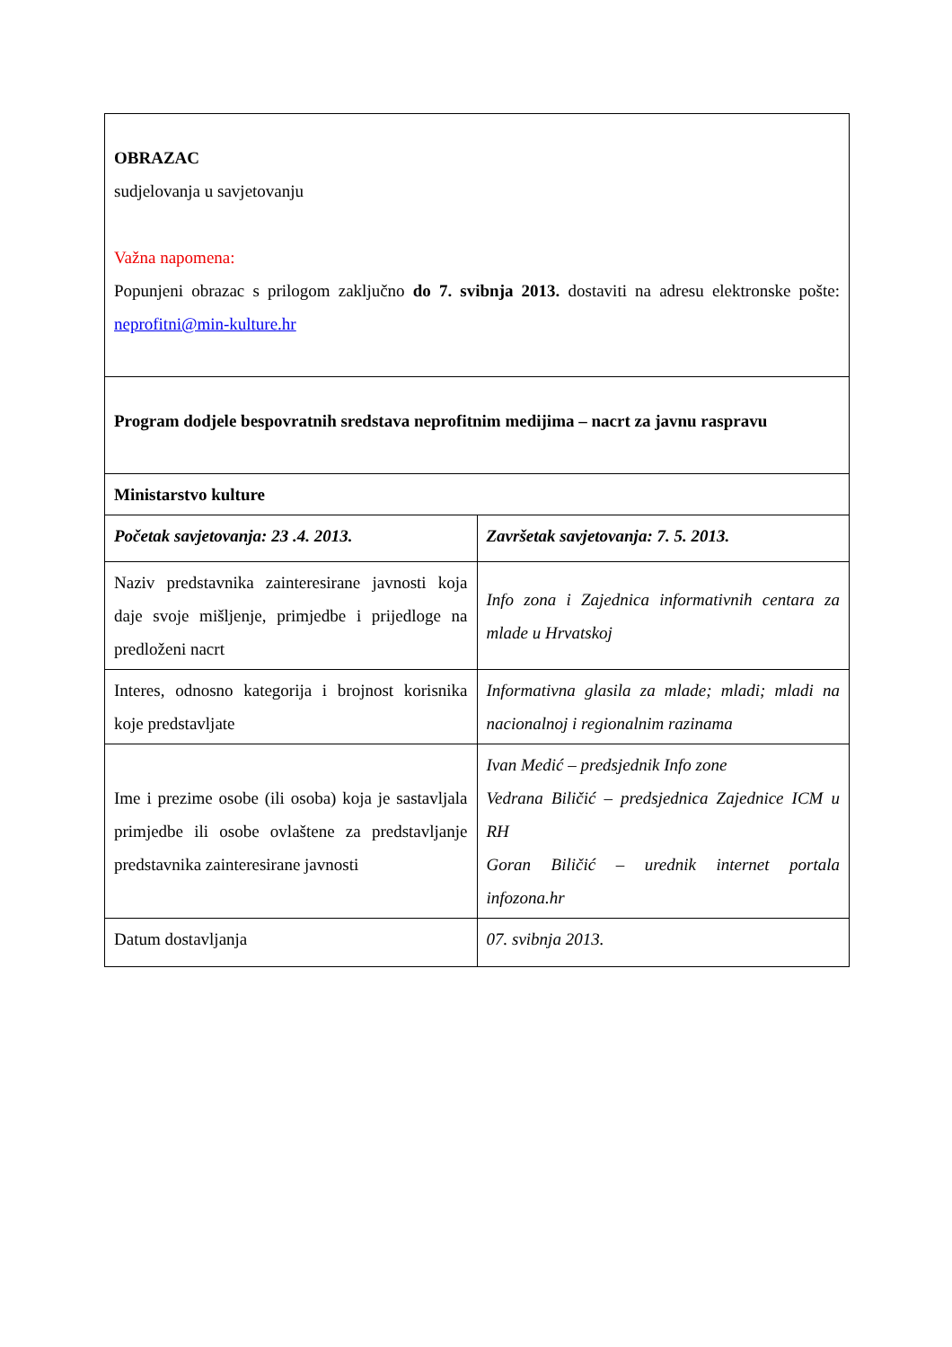| OBRAZAC sudjelovanja u savjetovanju Važna napomena: Popunjeni obrazac s prilogom zaključno do 7. svibnja 2013. dostaviti na adresu elektronske pošte: neprofitni@min-kulture.hr | |
| Program dodjele bespovratnih sredstava neprofitnim medijima – nacrt za javnu raspravu | |
| Ministarstvo kulture | |
| Početak savjetovanja: 23 .4. 2013. | Završetak savjetovanja: 7. 5. 2013. |
| Naziv predstavnika zainteresirane javnosti koja daje svoje mišljenje, primjedbe i prijedloge na predloženi nacrt | Info zona i Zajednica informativnih centara za mlade u Hrvatskoj |
| Interes, odnosno kategorija i brojnost korisnika koje predstavljate | Informativna glasila za mlade; mladi; mladi na nacionalnoj i regionalnim razinama |
| Ime i prezime osobe (ili osoba) koja je sastavljala primjedbe ili osobe ovlaštene za predstavljanje predstavnika zainteresirane javnosti | Ivan Medić – predsjednik Info zone Vedrana Biličić – predsjednica Zajednice ICM u RH Goran Biličić – urednik internet portala infozona.hr |
| Datum dostavljanja | 07. svibnja 2013. |